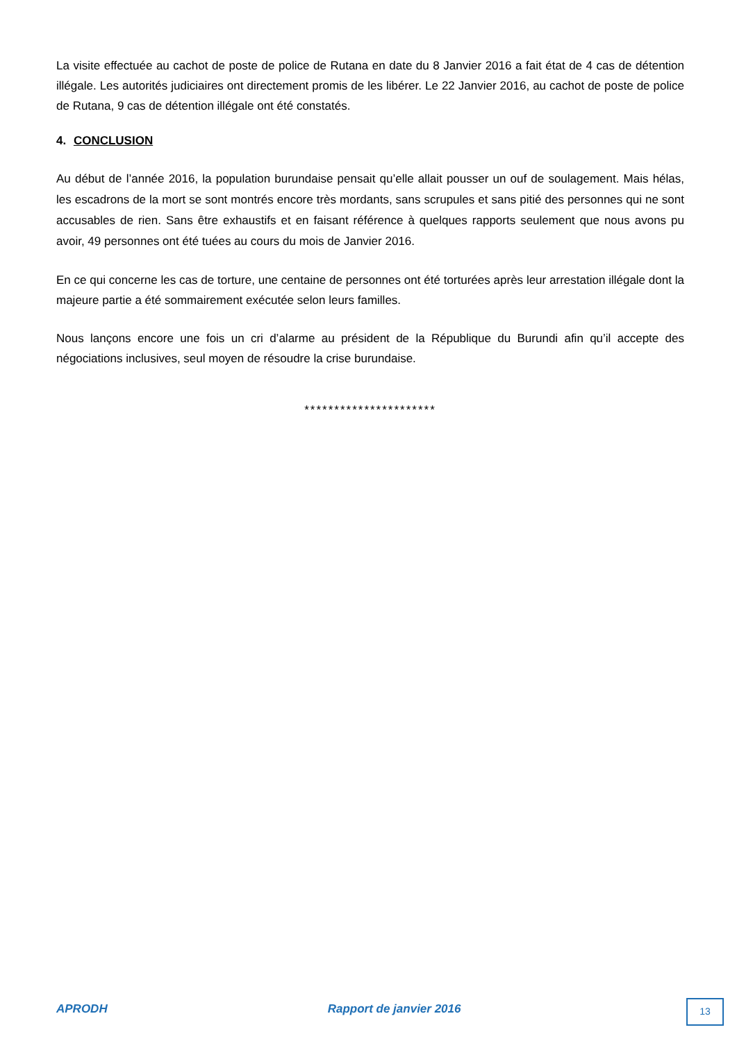La visite effectuée au cachot de poste de police de Rutana en date du 8 Janvier 2016 a fait état de 4 cas de détention illégale. Les autorités judiciaires ont directement promis de les libérer. Le 22 Janvier 2016, au cachot de poste de police de Rutana, 9 cas de détention illégale ont été constatés.
4. CONCLUSION
Au début de l’année 2016, la population burundaise pensait qu’elle allait pousser un ouf de soulagement. Mais hélas, les escadrons de la mort se sont montrés encore très mordants, sans scrupules et sans pitié des personnes qui ne sont accusables de rien. Sans être exhaustifs et en faisant référence à quelques rapports seulement que nous avons pu avoir, 49 personnes ont été tuées au cours du mois de Janvier 2016.
En ce qui concerne les cas de torture, une centaine de personnes ont été torturées après leur arrestation illégale dont la majeure partie a été sommairement exécutée selon leurs familles.
Nous lançons encore une fois un cri d’alarme au président de la République du Burundi afin qu’il accepte des négociations inclusives, seul moyen de résoudre la crise burundaise.
**********************
APRODH Rapport de janvier 2016 13